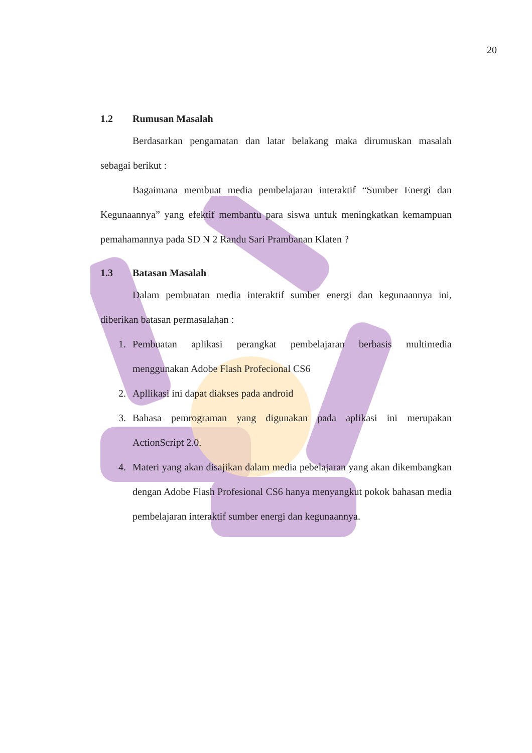20
1.2 Rumusan Masalah
Berdasarkan pengamatan dan latar belakang maka dirumuskan masalah sebagai berikut :
Bagaimana membuat media pembelajaran interaktif “Sumber Energi dan Kegunaannya” yang efektif membantu para siswa untuk meningkatkan kemampuan pemahamannya pada SD N 2 Randu Sari Prambanan Klaten ?
1.3 Batasan Masalah
Dalam pembuatan media interaktif sumber energi dan kegunaannya ini, diberikan batasan permasalahan :
1. Pembuatan aplikasi perangkat pembelajaran berbasis multimedia menggunakan Adobe Flash Profecional CS6
2. Apllikasi ini dapat diakses pada android
3. Bahasa pemrograman yang digunakan pada aplikasi ini merupakan ActionScript 2.0.
4. Materi yang akan disajikan dalam media pebelajaran yang akan dikembangkan dengan Adobe Flash Profesional CS6 hanya menyangkut pokok bahasan media pembelajaran interaktif sumber energi dan kegunaannya.